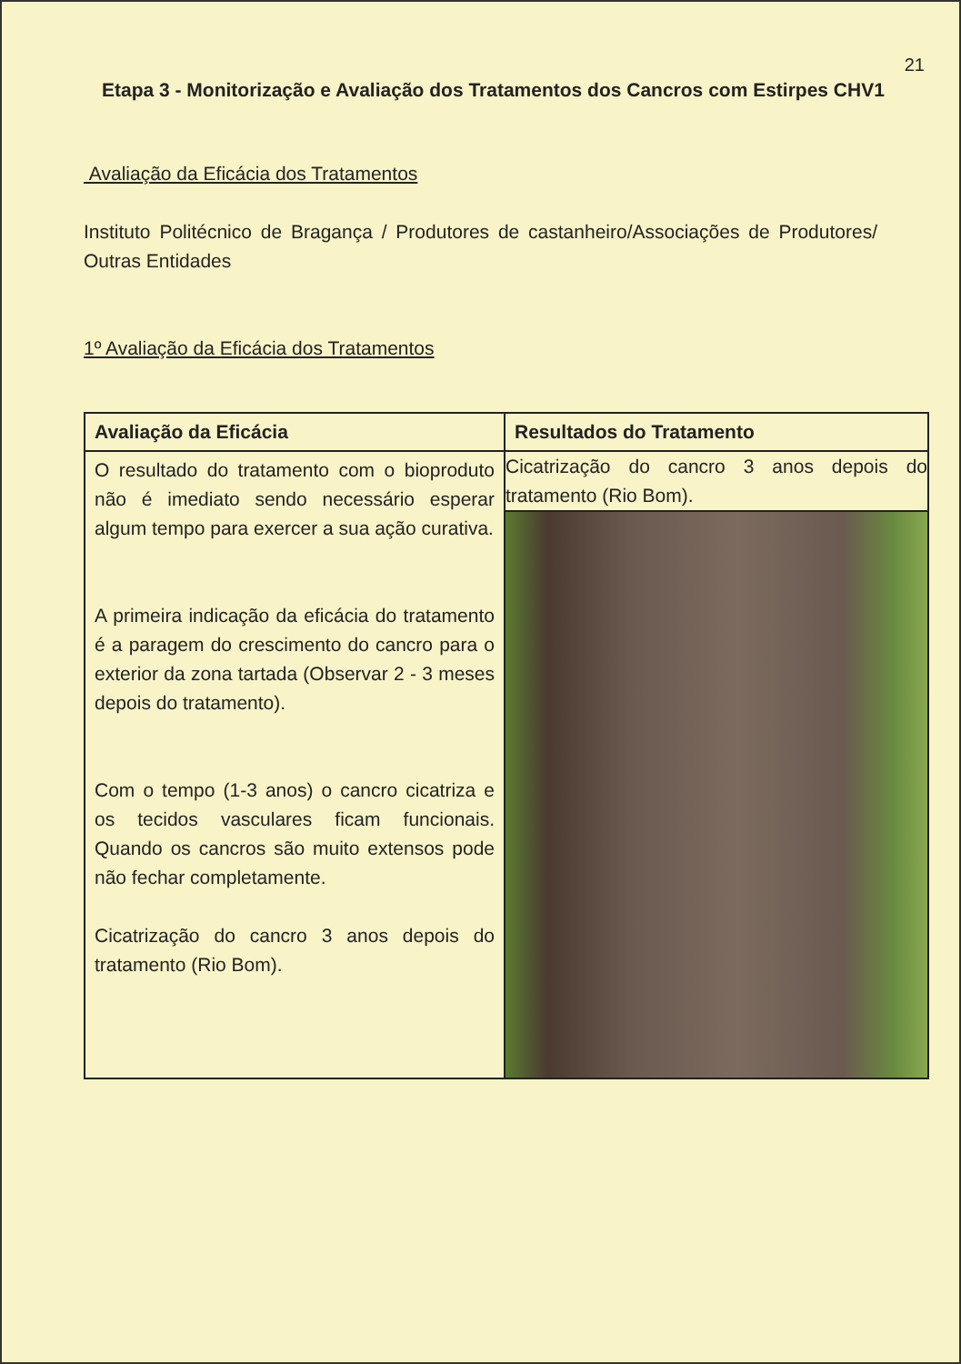21
Etapa 3 - Monitorização e Avaliação dos Tratamentos dos Cancros com Estirpes CHV1
Avaliação da Eficácia dos Tratamentos
Instituto Politécnico de Bragança / Produtores de castanheiro/Associações de Produtores/ Outras Entidades
1º Avaliação da Eficácia dos Tratamentos
| Avaliação da Eficácia | Resultados do Tratamento |
| --- | --- |
| O resultado do tratamento com o bioproduto não é imediato sendo necessário esperar algum tempo para exercer a sua ação curativa. A primeira indicação da eficácia do tratamento é a paragem do crescimento do cancro para o exterior da zona tartada (Observar 2 - 3 meses depois do tratamento). Com o tempo (1-3 anos) o cancro cicatriza e os tecidos vasculares ficam funcionais. Quando os cancros são muito extensos pode não fechar completamente. Cicatrização do cancro 3 anos depois do tratamento (Rio Bom). | Cicatrização do cancro 3 anos depois do tratamento (Rio Bom). |